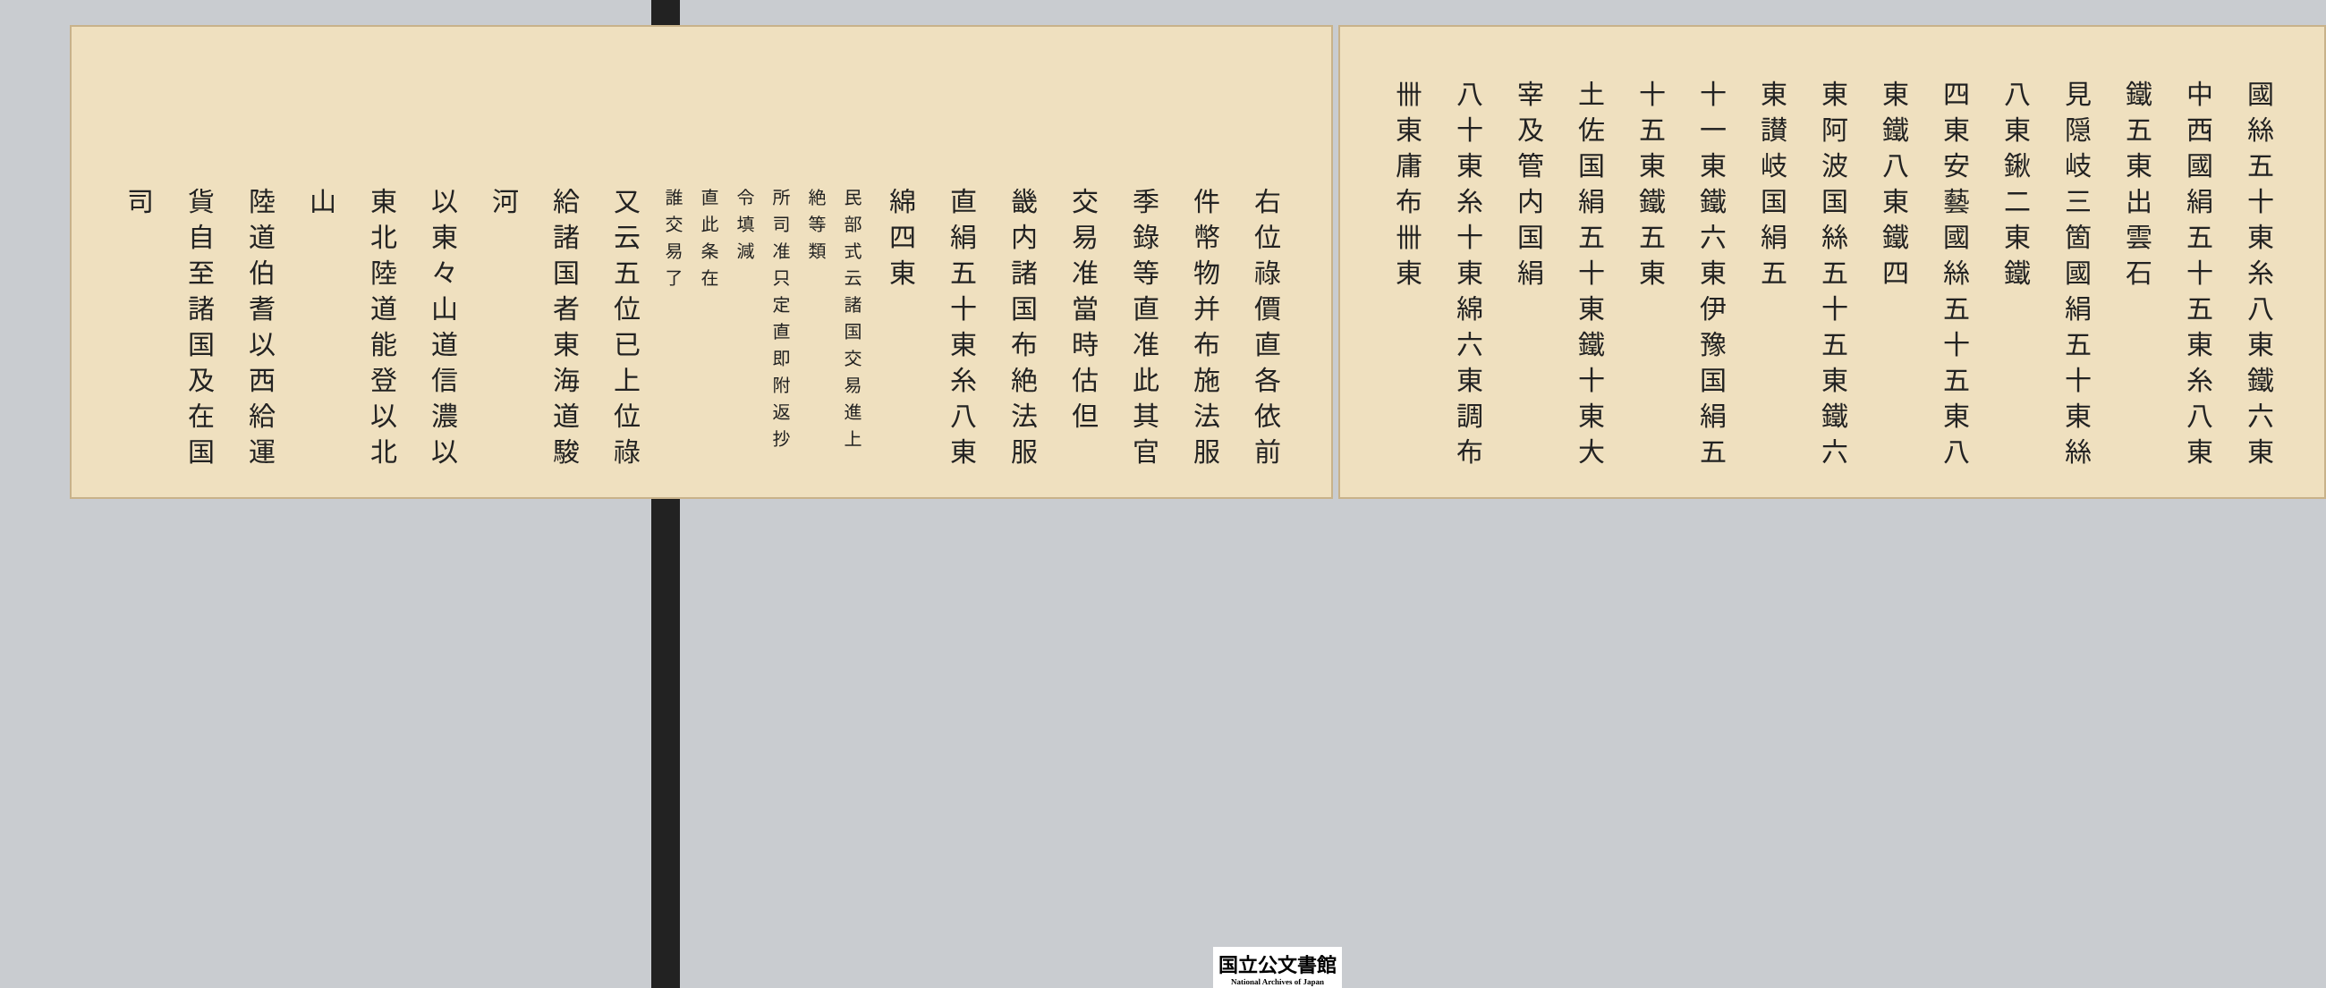右位祿價直各依前件幣物并布施法服
季錄等直准此其官交易准當時估但
畿内諸国布絶法服直絹五十東糸八東
綿四東
民部式云諸国交易進上絶等類
所司准只定直即附返抄令填減
直此条在
誰交易了
又云五位已上位祿給諸国者東海道駿河
以東々山道信濃以東北陸道能登以北山
陸道伯耆以西給運貨自至諸国及在国司
國絲五十東糸八東鐵六東
中西國絹五十五東糸八東鐵五東出雲石
見隠岐三箇國絹五十東絲八東鍬二東鐵
四東安藝國絲五十五東八東鐵八東鐵四
東阿波国絲五十五東鐵六東讃岐国絹五
十一東鐵六東伊豫国絹五十五東鐵五東
土佐国絹五十東鐵十東大宰及管内国絹
八十東糸十東綿六東調布卌東庸布卌東
国立公文書館
National Archives of Japan